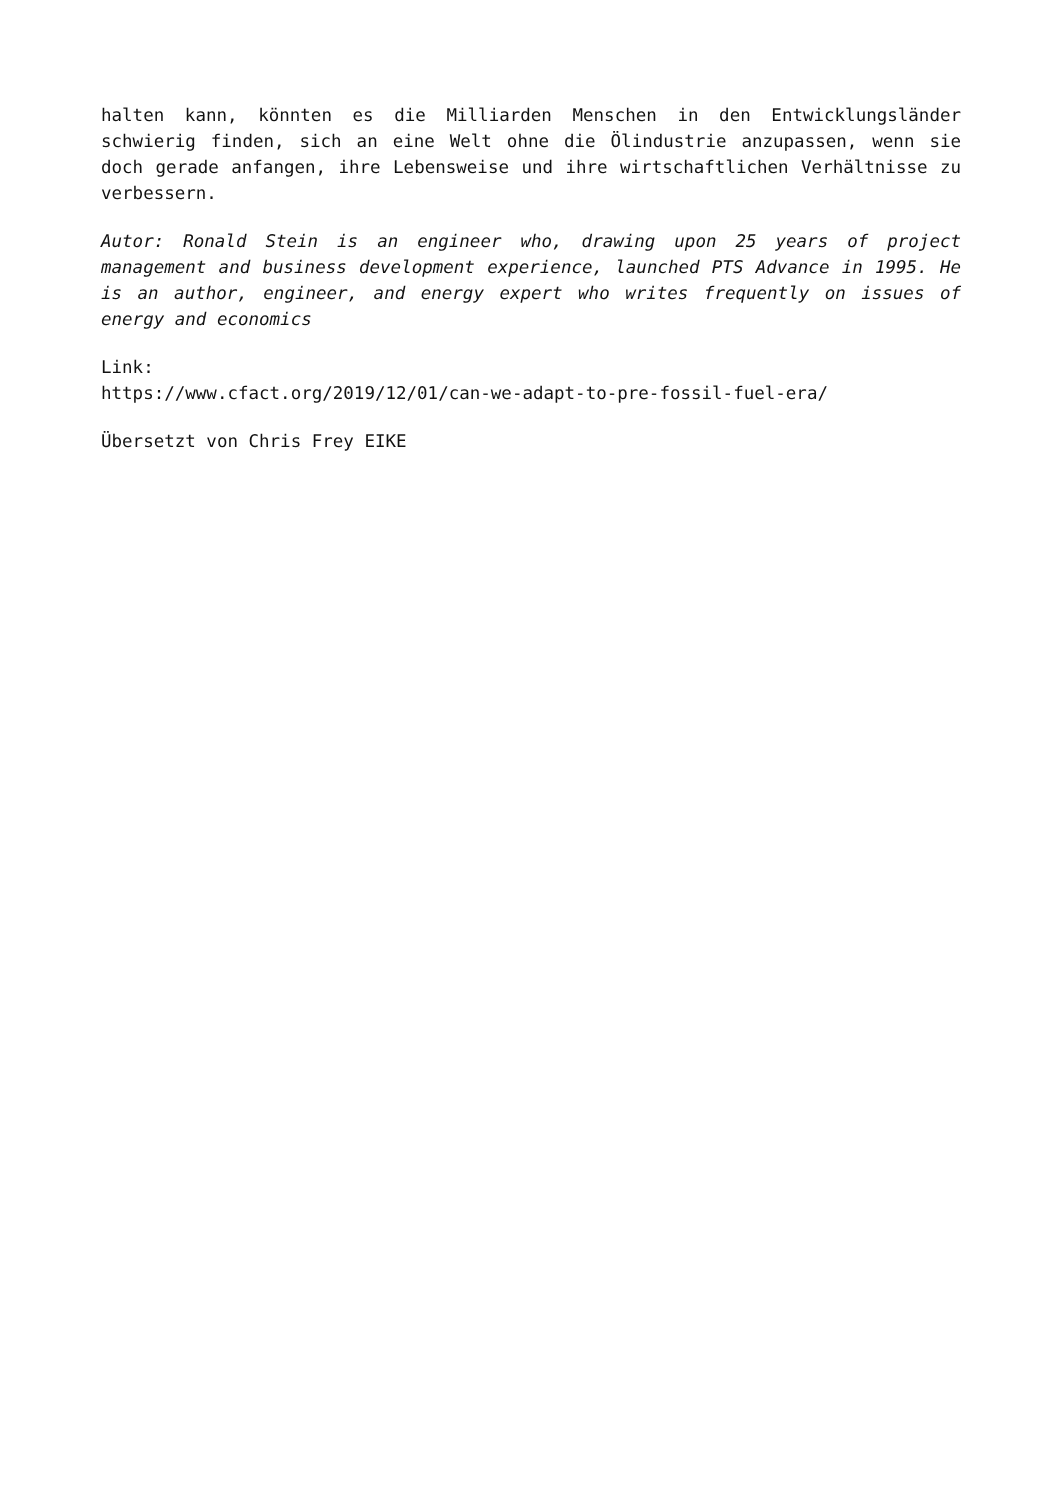halten kann, könnten es die Milliarden Menschen in den Entwicklungsländer schwierig finden, sich an eine Welt ohne die Ölindustrie anzupassen, wenn sie doch gerade anfangen, ihre Lebensweise und ihre wirtschaftlichen Verhältnisse zu verbessern.
Autor: Ronald Stein is an engineer who, drawing upon 25 years of project management and business development experience, launched PTS Advance in 1995. He is an author, engineer, and energy expert who writes frequently on issues of energy and economics
Link:
https://www.cfact.org/2019/12/01/can-we-adapt-to-pre-fossil-fuel-era/
Übersetzt von Chris Frey EIKE